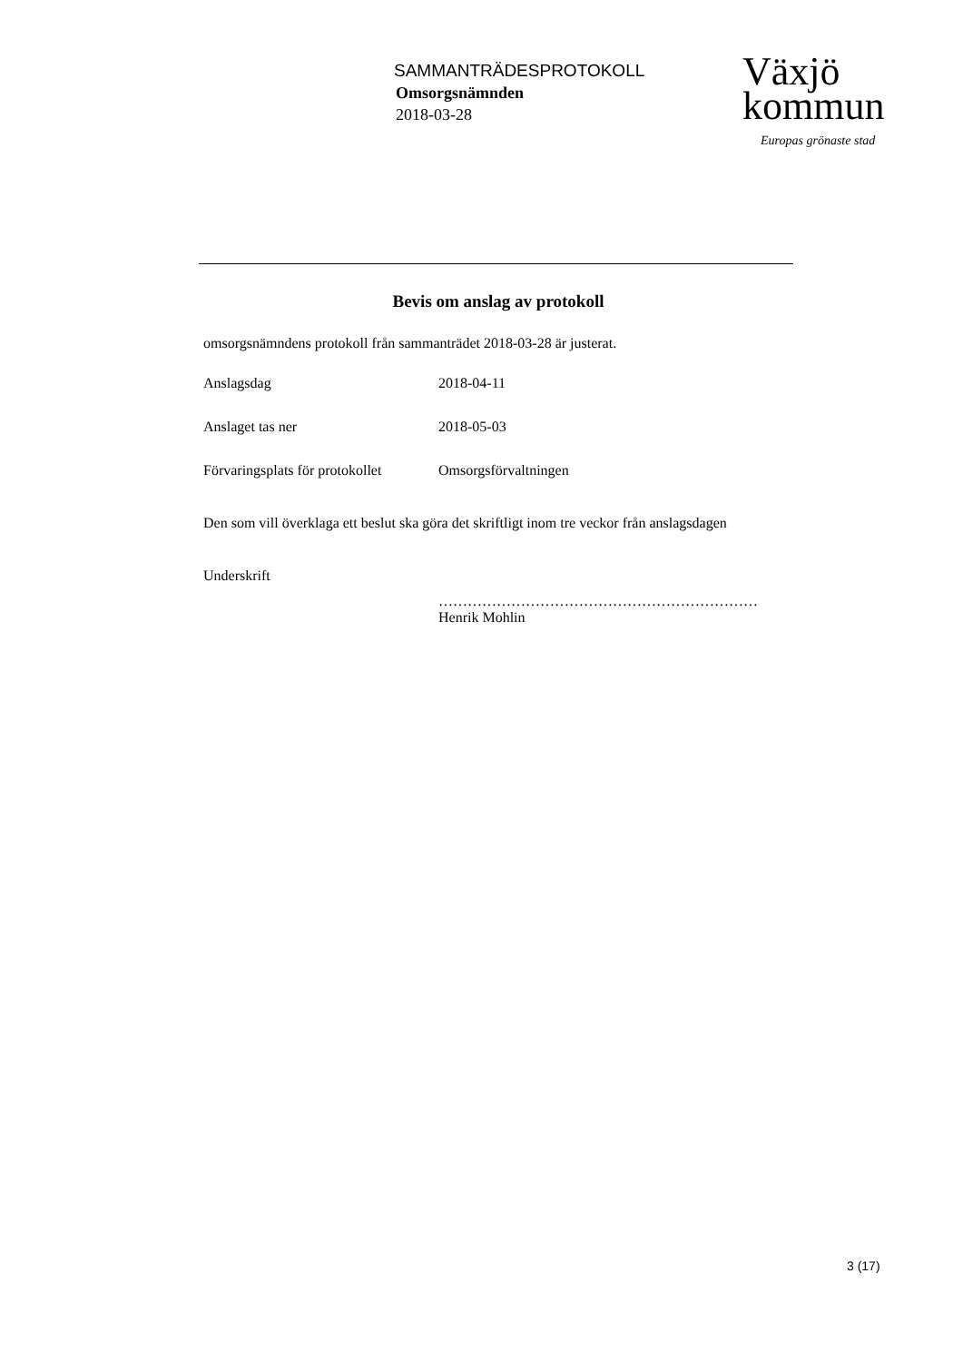SAMMANTRÄDESPROTOKOLL
Omsorgsnämnden
2018-03-28
Växjö
kommun
Europas grönaste stad
Bevis om anslag av protokoll
omsorgsnämndens protokoll från sammanträdet 2018-03-28 är justerat.
Anslagsdag 2018-04-11
Anslaget tas ner 2018-05-03
Förvaringsplats för protokollet Omsorgsförvaltningen
Den som vill överklaga ett beslut ska göra det skriftligt inom tre veckor från anslagsdagen
Underskrift
…………………………………………………………
Henrik Mohlin
3 (17)